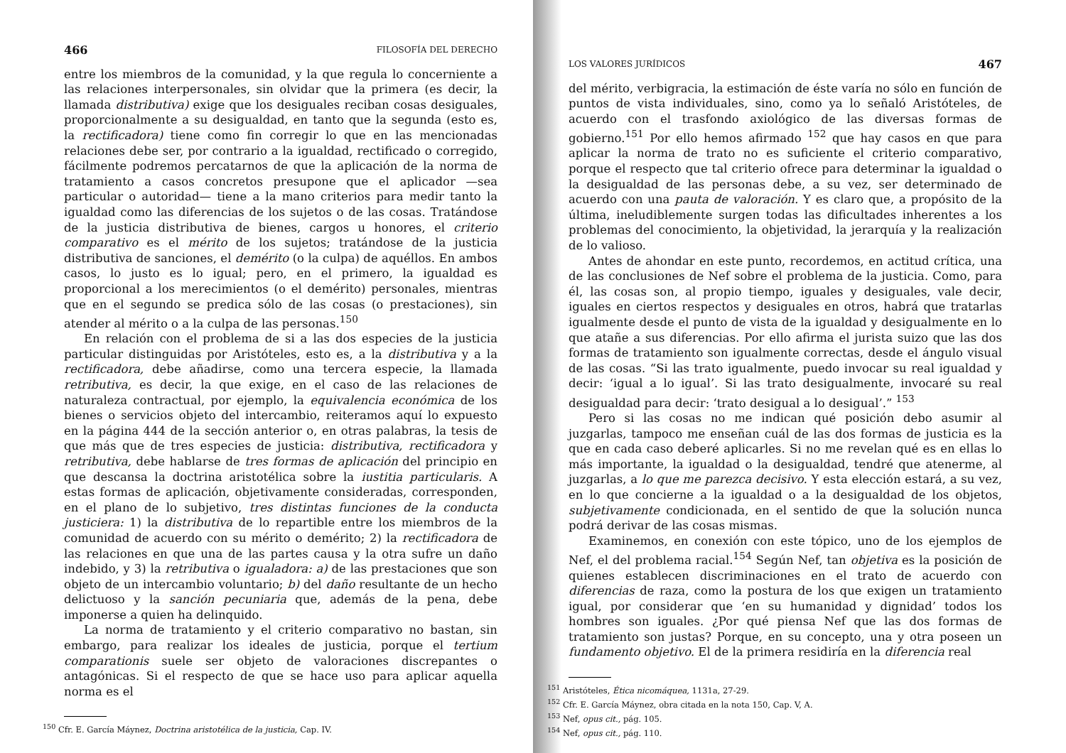466 FILOSOFÍA DEL DERECHO
entre los miembros de la comunidad, y la que regula lo concerniente a las relaciones interpersonales, sin olvidar que la primera (es decir, la llamada distributiva) exige que los desiguales reciban cosas desiguales, proporcionalmente a su desigualdad, en tanto que la segunda (esto es, la rectificadora) tiene como fin corregir lo que en las mencionadas relaciones debe ser, por contrario a la igualdad, rectificado o corregido, fácilmente podremos percatarnos de que la aplicación de la norma de tratamiento a casos concretos presupone que el aplicador —sea particular o autoridad— tiene a la mano criterios para medir tanto la igualdad como las diferencias de los sujetos o de las cosas. Tratándose de la justicia distributiva de bienes, cargos u honores, el criterio comparativo es el mérito de los sujetos; tratándose de la justicia distributiva de sanciones, el demérito (o la culpa) de aquéllos. En ambos casos, lo justo es lo igual; pero, en el primero, la igualdad es proporcional a los merecimientos (o el demérito) personales, mientras que en el segundo se predica sólo de las cosas (o prestaciones), sin atender al mérito o a la culpa de las personas.<sup>150</sup>
En relación con el problema de si a las dos especies de la justicia particular distinguidas por Aristóteles, esto es, a la distributiva y a la rectificadora, debe añadirse, como una tercera especie, la llamada retributiva, es decir, la que exige, en el caso de las relaciones de naturaleza contractual, por ejemplo, la equivalencia económica de los bienes o servicios objeto del intercambio, reiteramos aquí lo expuesto en la página 444 de la sección anterior o, en otras palabras, la tesis de que más que de tres especies de justicia: distributiva, rectificadora y retributiva, debe hablarse de tres formas de aplicación del principio en que descansa la doctrina aristotélica sobre la iustitia particularis. A estas formas de aplicación, objetivamente consideradas, corresponden, en el plano de lo subjetivo, tres distintas funciones de la conducta justiciera: 1) la distributiva de lo repartible entre los miembros de la comunidad de acuerdo con su mérito o demérito; 2) la rectificadora de las relaciones en que una de las partes causa y la otra sufre un daño indebido, y 3) la retributiva o igualadora: a) de las prestaciones que son objeto de un intercambio voluntario; b) del daño resultante de un hecho delictuoso y la sanción pecuniaria que, además de la pena, debe imponerse a quien ha delinquido.
La norma de tratamiento y el criterio comparativo no bastan, sin embargo, para realizar los ideales de justicia, porque el tertium comparationis suele ser objeto de valoraciones discrepantes o antagónicas. Si el respecto de que se hace uso para aplicar aquella norma es el
<sup>150</sup> Cfr. E. García Máynez, Doctrina aristotélica de la justicia, Cap. IV.
LOS VALORES JURÍDICOS 467
del mérito, verbigracia, la estimación de éste varía no sólo en función de puntos de vista individuales, sino, como ya lo señaló Aristóteles, de acuerdo con el trasfondo axiológico de las diversas formas de gobierno.<sup>151</sup> Por ello hemos afirmado <sup>152</sup> que hay casos en que para aplicar la norma de trato no es suficiente el criterio comparativo, porque el respecto que tal criterio ofrece para determinar la igualdad o la desigualdad de las personas debe, a su vez, ser determinado de acuerdo con una pauta de valoración. Y es claro que, a propósito de la última, ineludiblemente surgen todas las dificultades inherentes a los problemas del conocimiento, la objetividad, la jerarquía y la realización de lo valioso.
Antes de ahondar en este punto, recordemos, en actitud crítica, una de las conclusiones de Nef sobre el problema de la justicia. Como, para él, las cosas son, al propio tiempo, iguales y desiguales, vale decir, iguales en ciertos respectos y desiguales en otros, habrá que tratarlas igualmente desde el punto de vista de la igualdad y desigualmente en lo que atañe a sus diferencias. Por ello afirma el jurista suizo que las dos formas de tratamiento son igualmente correctas, desde el ángulo visual de las cosas. “Si las trato igualmente, puedo invocar su real igualdad y decir: ‘igual a lo igual’. Si las trato desigualmente, invocaré su real desigualdad para decir: ‘trato desigual a lo desigual’.” <sup>153</sup>
Pero si las cosas no me indican qué posición debo asumir al juzgarlas, tampoco me enseñan cuál de las dos formas de justicia es la que en cada caso deberé aplicarles. Si no me revelan qué es en ellas lo más importante, la igualdad o la desigualdad, tendré que atenerme, al juzgarlas, a lo que me parezca decisivo. Y esta elección estará, a su vez, en lo que concierne a la igualdad o a la desigualdad de los objetos, subjetivamente condicionada, en el sentido de que la solución nunca podrá derivar de las cosas mismas.
Examinemos, en conexión con este tópico, uno de los ejemplos de Nef, el del problema racial.<sup>154</sup> Según Nef, tan objetiva es la posición de quienes establecen discriminaciones en el trato de acuerdo con diferencias de raza, como la postura de los que exigen un tratamiento igual, por considerar que ‘en su humanidad y dignidad’ todos los hombres son iguales. ¿Por qué piensa Nef que las dos formas de tratamiento son justas? Porque, en su concepto, una y otra poseen un fundamento objetivo. El de la primera residiría en la diferencia real
<sup>151</sup> Aristóteles, Ética nicomáquea, 1131a, 27-29.
<sup>152</sup> Cfr. E. García Máynez, obra citada en la nota 150, Cap. V, A.
<sup>153</sup> Nef, opus cit., pág. 105.
<sup>154</sup> Nef, opus cit., pág. 110.